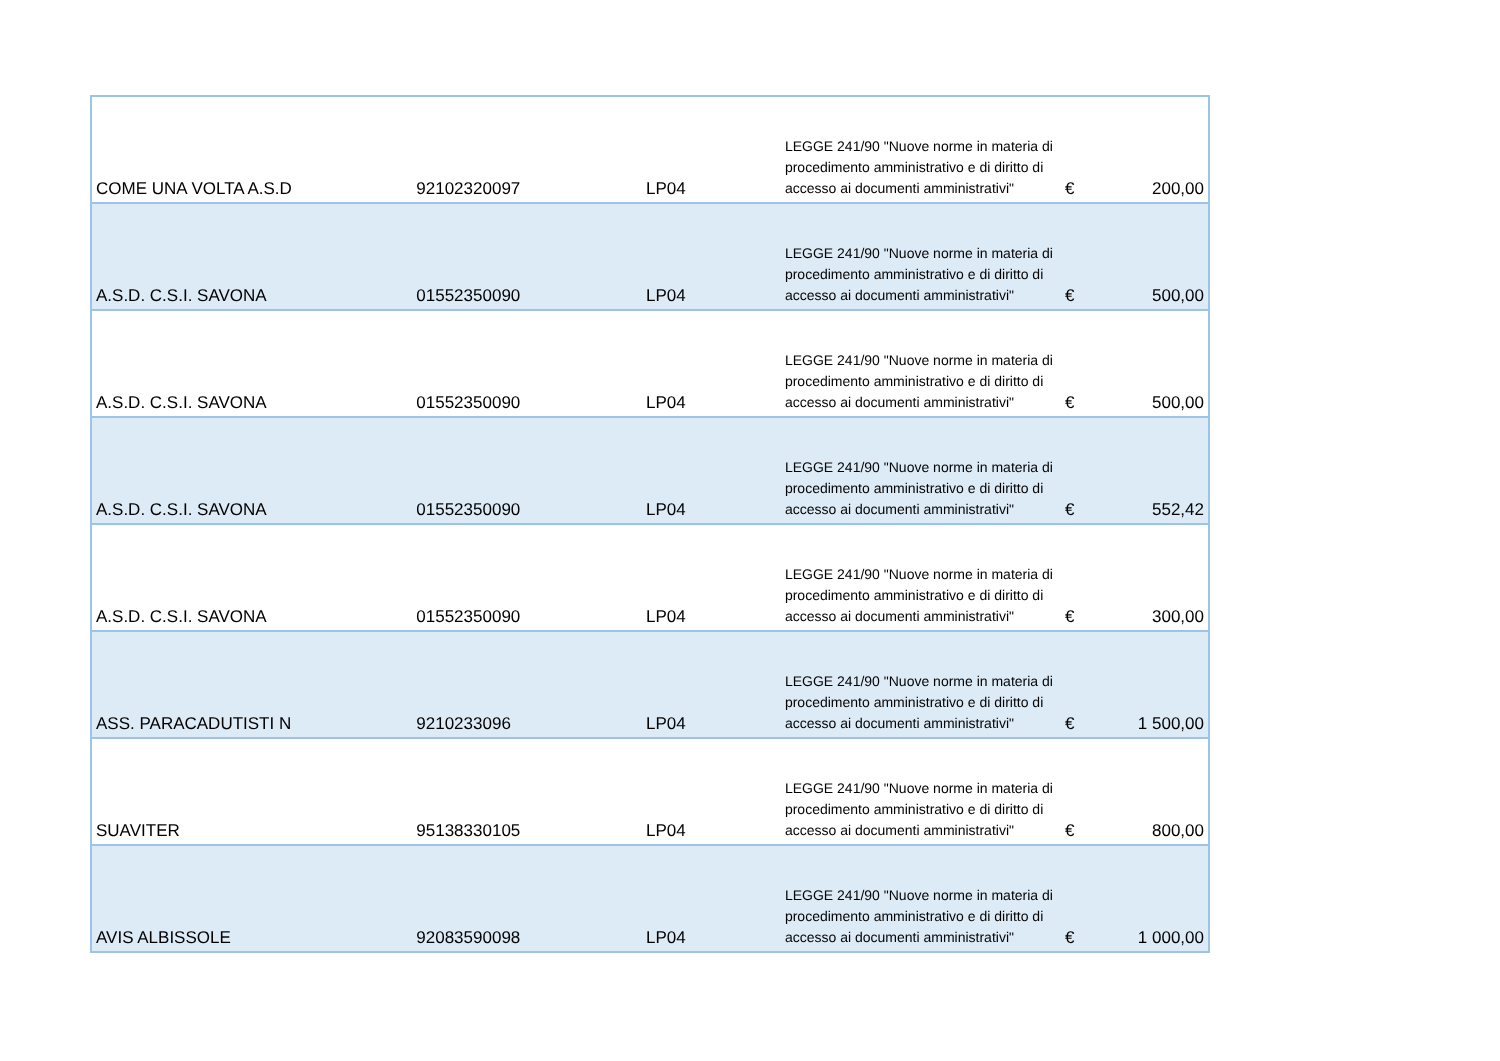| COME UNA VOLTA A.S.D | 92102320097 | LP04 | LEGGE 241/90 "Nuove norme in materia di procedimento amministrativo e di diritto di accesso ai documenti amministrativi" | € | 200,00 |
| A.S.D. C.S.I. SAVONA | 01552350090 | LP04 | LEGGE 241/90 "Nuove norme in materia di procedimento amministrativo e di diritto di accesso ai documenti amministrativi" | € | 500,00 |
| A.S.D. C.S.I. SAVONA | 01552350090 | LP04 | LEGGE 241/90 "Nuove norme in materia di procedimento amministrativo e di diritto di accesso ai documenti amministrativi" | € | 500,00 |
| A.S.D. C.S.I. SAVONA | 01552350090 | LP04 | LEGGE 241/90 "Nuove norme in materia di procedimento amministrativo e di diritto di accesso ai documenti amministrativi" | € | 552,42 |
| A.S.D. C.S.I. SAVONA | 01552350090 | LP04 | LEGGE 241/90 "Nuove norme in materia di procedimento amministrativo e di diritto di accesso ai documenti amministrativi" | € | 300,00 |
| ASS. PARACADUTISTI N | 9210233096 | LP04 | LEGGE 241/90 "Nuove norme in materia di procedimento amministrativo e di diritto di accesso ai documenti amministrativi" | € | 1 500,00 |
| SUAVITER | 95138330105 | LP04 | LEGGE 241/90 "Nuove norme in materia di procedimento amministrativo e di diritto di accesso ai documenti amministrativi" | € | 800,00 |
| AVIS ALBISSOLE | 92083590098 | LP04 | LEGGE 241/90 "Nuove norme in materia di procedimento amministrativo e di diritto di accesso ai documenti amministrativi" | € | 1 000,00 |